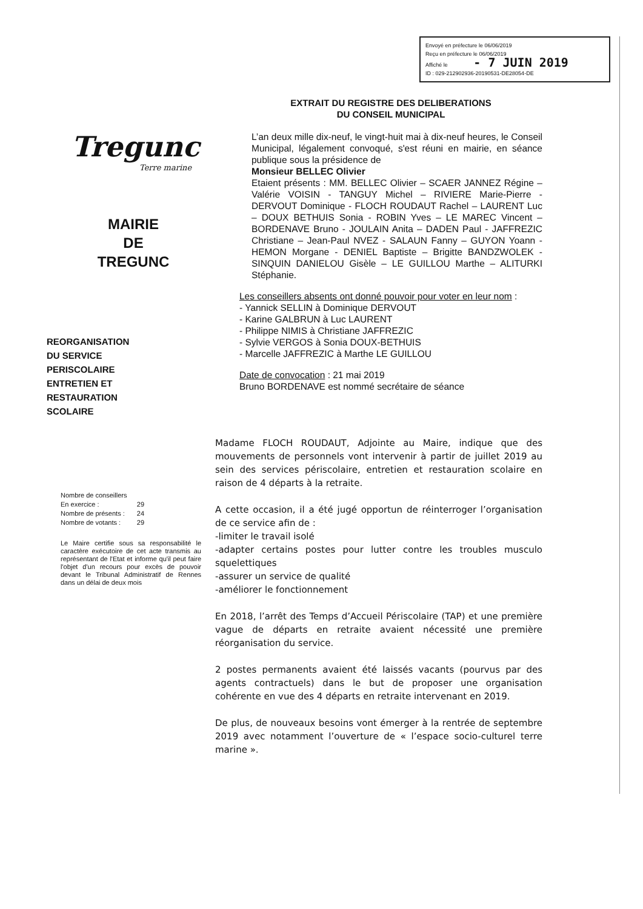Envoyé en préfecture le 06/06/2019
Reçu en préfecture le 06/06/2019
Affiché le - 7 JUIN 2019
ID : 029-212902936-20190531-DE28054-DE
EXTRAIT DU REGISTRE DES DELIBERATIONS
DU CONSEIL MUNICIPAL
L’an deux mille dix-neuf, le vingt-huit mai à dix-neuf heures, le Conseil Municipal, légalement convoqué, s'est réuni en mairie, en séance publique sous la présidence de
Monsieur BELLEC Olivier
Etaient présents : MM. BELLEC Olivier – SCAER JANNEZ Régine – Valérie VOISIN - TANGUY Michel – RIVIERE Marie-Pierre - DERVOUT Dominique - FLOCH ROUDAUT Rachel – LAURENT Luc – DOUX BETHUIS Sonia - ROBIN Yves – LE MAREC Vincent – BORDENAVE Bruno - JOULAIN Anita – DADEN Paul - JAFFREZIC Christiane – Jean-Paul NVEZ - SALAUN Fanny – GUYON Yoann - HEMON Morgane - DENIEL Baptiste – Brigitte BANDZWOLEK - SINQUIN DANIELOU Gisèle – LE GUILLOU Marthe – ALITURKI Stéphanie.
Les conseillers absents ont donné pouvoir pour voter en leur nom :
- Yannick SELLIN à Dominique DERVOUT
- Karine GALBRUN à Luc LAURENT
- Philippe NIMIS à Christiane JAFFREZIC
- Sylvie VERGOS à Sonia DOUX-BETHUIS
- Marcelle JAFFREZIC à Marthe LE GUILLOU
Date de convocation : 21 mai 2019
Bruno BORDENAVE est nommé secrétaire de séance
Tregunc
Terre marine
MAIRIE
DE
TREGUNC
REORGANISATION
DU SERVICE
PERISCOLAIRE
ENTRETIEN ET
RESTAURATION
SCOLAIRE
Nombre de conseillers
| En exercice : | 29 |
| Nombre de présents : | 24 |
| Nombre de votants : | 29 |
Le Maire certifie sous sa responsabilité le caractère exécutoire de cet acte transmis au représentant de l'Etat et informe qu'il peut faire l'objet d'un recours pour excès de pouvoir devant le Tribunal Administratif de Rennes dans un délai de deux mois
Madame FLOCH ROUDAUT, Adjointe au Maire, indique que des mouvements de personnels vont intervenir à partir de juillet 2019 au sein des services périscolaire, entretien et restauration scolaire en raison de 4 départs à la retraite.
A cette occasion, il a été jugé opportun de réinterroger l’organisation de ce service afin de :
-limiter le travail isolé
-adapter certains postes pour lutter contre les troubles musculo squelettiques
-assurer un service de qualité
-améliorer le fonctionnement
En 2018, l’arrêt des Temps d’Accueil Périscolaire (TAP) et une première vague de départs en retraite avaient nécessité une première réorganisation du service.
2 postes permanents avaient été laissés vacants (pourvus par des agents contractuels) dans le but de proposer une organisation cohérente en vue des 4 départs en retraite intervenant en 2019.
De plus, de nouveaux besoins vont émerger à la rentrée de septembre 2019 avec notamment l’ouverture de « l’espace socio-culturel terre marine ».